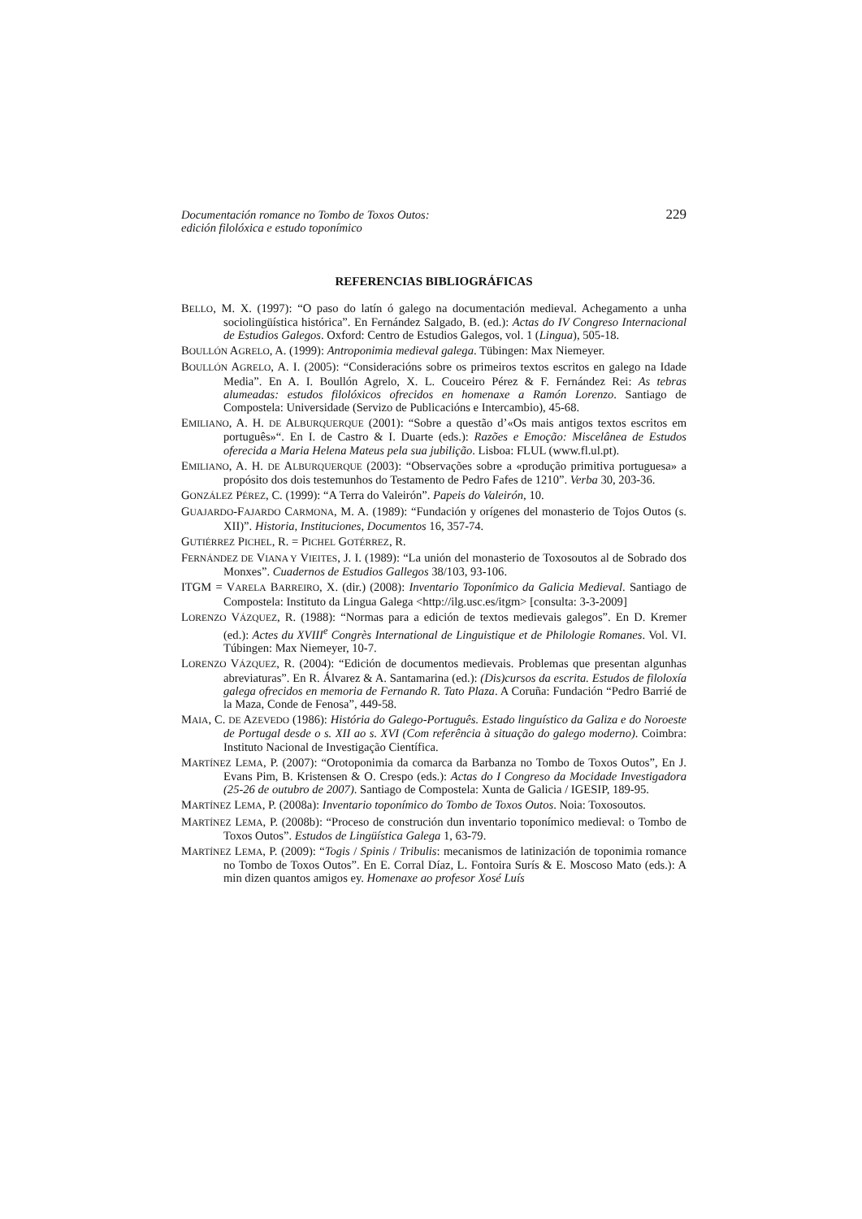Documentación romance no Tombo de Toxos Outos:
edición filolóxica e estudo toponímico
229
REFERENCIAS BIBLIOGRÁFICAS
BELLO, M. X. (1997): “O paso do latín ó galego na documentación medieval. Achegamento a unha sociolingüística histórica”. En Fernández Salgado, B. (ed.): Actas do IV Congreso Internacional de Estudios Galegos. Oxford: Centro de Estudios Galegos, vol. 1 (Lingua), 505-18.
BOULLÓN AGRELO, A. (1999): Antroponimia medieval galega. Tübingen: Max Niemeyer.
BOULLÓN AGRELO, A. I. (2005): “Consideracións sobre os primeiros textos escritos en galego na Idade Media”. En A. I. Boullón Agrelo, X. L. Couceiro Pérez & F. Fernández Rei: As tebras alumeadas: estudos filolóxicos ofrecidos en homenaxe a Ramón Lorenzo. Santiago de Compostela: Universidade (Servizo de Publicacións e Intercambio), 45-68.
EMILIANO, A. H. DE ALBURQUERQUE (2001): “Sobre a questão d’«Os mais antigos textos escritos em português»“. En I. de Castro & I. Duarte (eds.): Razões e Emoção: Miscelânea de Estudos oferecida a Maria Helena Mateus pela sua jubilição. Lisboa: FLUL (www.fl.ul.pt).
EMILIANO, A. H. DE ALBURQUERQUE (2003): “Observações sobre a «produção primitiva portuguesa» a propósito dos dois testemunhos do Testamento de Pedro Fafes de 1210”. Verba 30, 203-36.
GONZÁLEZ PÉREZ, C. (1999): “A Terra do Valeirón”. Papeis do Valeirón, 10.
GUAJARDO-FAJARDO CARMONA, M. A. (1989): “Fundación y orígenes del monasterio de Tojos Outos (s. XII)”. Historia, Instituciones, Documentos 16, 357-74.
GUTIÉRREZ PICHEL, R. = PICHEL GOTÉRREZ, R.
FERNÁNDEZ DE VIANA Y VIEITES, J. I. (1989): “La unión del monasterio de Toxosoutos al de Sobrado dos Monxes”. Cuadernos de Estudios Gallegos 38/103, 93-106.
ITGM = VARELA BARREIRO, X. (dir.) (2008): Inventario Toponímico da Galicia Medieval. Santiago de Compostela: Instituto da Lingua Galega <http://ilg.usc.es/itgm> [consulta: 3-3-2009]
LORENZO VÁZQUEZ, R. (1988): “Normas para a edición de textos medievais galegos”. En D. Kremer (ed.): Actes du XVIII<sup>e</sup> Congrès International de Linguistique et de Philologie Romanes. Vol. VI. Túbingen: Max Niemeyer, 10-7.
LORENZO VÁZQUEZ, R. (2004): “Edición de documentos medievais. Problemas que presentan algunhas abreviaturas”. En R. Álvarez & A. Santamarina (ed.): (Dis)cursos da escrita. Estudos de filoloxía galega ofrecidos en memoria de Fernando R. Tato Plaza. A Coruña: Fundación “Pedro Barrié de la Maza, Conde de Fenosa”, 449-58.
MAIA, C. DE AZEVEDO (1986): História do Galego-Português. Estado linguístico da Galiza e do Noroeste de Portugal desde o s. XII ao s. XVI (Com referência à situação do galego moderno). Coimbra: Instituto Nacional de Investigação Científica.
MARTÍNEZ LEMA, P. (2007): “Orotoponimia da comarca da Barbanza no Tombo de Toxos Outos”, En J. Evans Pim, B. Kristensen & O. Crespo (eds.): Actas do I Congreso da Mocidade Investigadora (25-26 de outubro de 2007). Santiago de Compostela: Xunta de Galicia / IGESIP, 189-95.
MARTÍNEZ LEMA, P. (2008a): Inventario toponímico do Tombo de Toxos Outos. Noia: Toxosoutos.
MARTÍNEZ LEMA, P. (2008b): “Proceso de construción dun inventario toponímico medieval: o Tombo de Toxos Outos”. Estudos de Lingüística Galega 1, 63-79.
MARTÍNEZ LEMA, P. (2009): “Togis / Spinis / Tribulis: mecanismos de latinización de toponimia romance no Tombo de Toxos Outos”. En E. Corral Díaz, L. Fontoira Surís & E. Moscoso Mato (eds.): A min dizen quantos amigos ey. Homenaxe ao profesor Xosé Luís